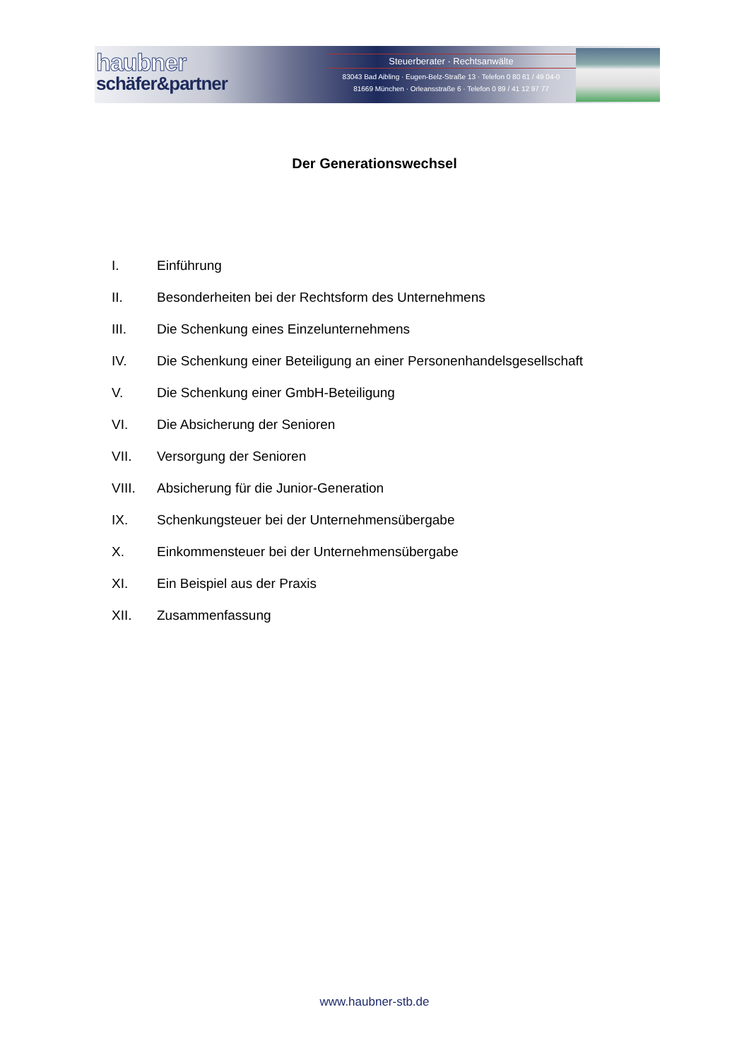haubner
schäfer&partner
Steuerberater · Rechtsanwälte
83043 Bad Aibling · Eugen-Belz-Straße 13 · Telefon 0 80 61 / 49 04-0
81669 München · Orleansstraße 6 · Telefon 0 89 / 41 12 97 77
Der Generationswechsel
I. Einführung
II. Besonderheiten bei der Rechtsform des Unternehmens
III. Die Schenkung eines Einzelunternehmens
IV. Die Schenkung einer Beteiligung an einer Personenhandelsgesellschaft
V. Die Schenkung einer GmbH-Beteiligung
VI. Die Absicherung der Senioren
VII. Versorgung der Senioren
VIII. Absicherung für die Junior-Generation
IX. Schenkungsteuer bei der Unternehmensübergabe
X. Einkommensteuer bei der Unternehmensübergabe
XI. Ein Beispiel aus der Praxis
XII. Zusammenfassung
www.haubner-stb.de